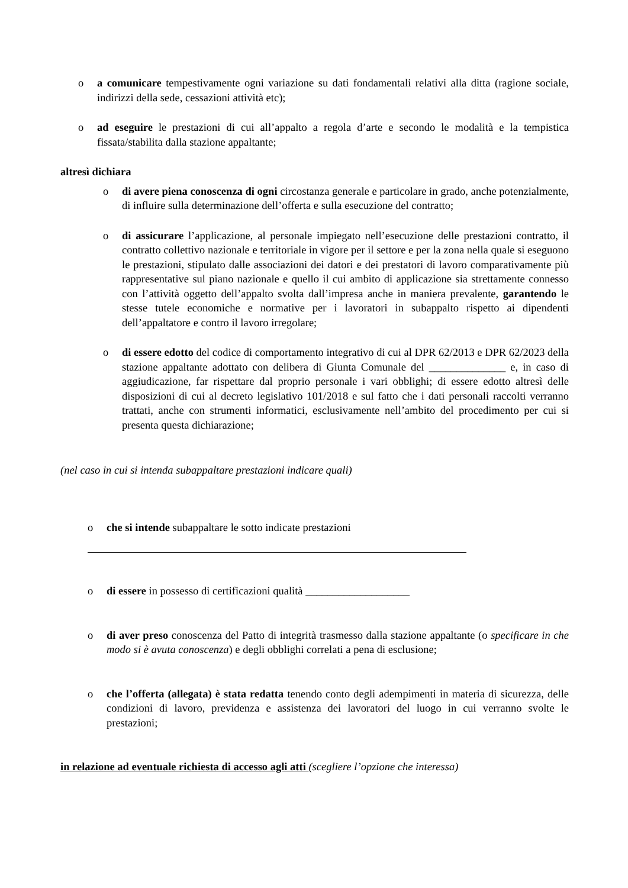o a comunicare tempestivamente ogni variazione su dati fondamentali relativi alla ditta (ragione sociale, indirizzi della sede, cessazioni attività etc);
o ad eseguire le prestazioni di cui all’appalto a regola d’arte e secondo le modalità e la tempistica fissata/stabilita dalla stazione appaltante;
altresì dichiara
o di avere piena conoscenza di ogni circostanza generale e particolare in grado, anche potenzialmente, di influire sulla determinazione dell’offerta e sulla esecuzione del contratto;
o di assicurare l’applicazione, al personale impiegato nell’esecuzione delle prestazioni contratto, il contratto collettivo nazionale e territoriale in vigore per il settore e per la zona nella quale si eseguono le prestazioni, stipulato dalle associazioni dei datori e dei prestatori di lavoro comparativamente più rappresentative sul piano nazionale e quello il cui ambito di applicazione sia strettamente connesso con l’attività oggetto dell’appalto svolta dall’impresa anche in maniera prevalente, garantendo le stesse tutele economiche e normative per i lavoratori in subappalto rispetto ai dipendenti dell’appaltatore e contro il lavoro irregolare;
o di essere edotto del codice di comportamento integrativo di cui al DPR 62/2013 e DPR 62/2023 della stazione appaltante adottato con delibera di Giunta Comunale del ______________ e, in caso di aggiudicazione, far rispettare dal proprio personale i vari obblighi; di essere edotto altresì delle disposizioni di cui al decreto legislativo 101/2018 e sul fatto che i dati personali raccolti verranno trattati, anche con strumenti informatici, esclusivamente nell’ambito del procedimento per cui si presenta questa dichiarazione;
(nel caso in cui si intenda subappaltare prestazioni indicare quali)
o che si intende subappaltare le sotto indicate prestazioni
o di essere in possesso di certificazioni qualità ___________________
o di aver preso conoscenza del Patto di integrità trasmesso dalla stazione appaltante (o specificare in che modo si è avuta conoscenza) e degli obblighi correlati a pena di esclusione;
o che l’offerta (allegata) è stata redatta tenendo conto degli adempimenti in materia di sicurezza, delle condizioni di lavoro, previdenza e assistenza dei lavoratori del luogo in cui verranno svolte le prestazioni;
in relazione ad eventuale richiesta di accesso agli atti (scegliere l’opzione che interessa)